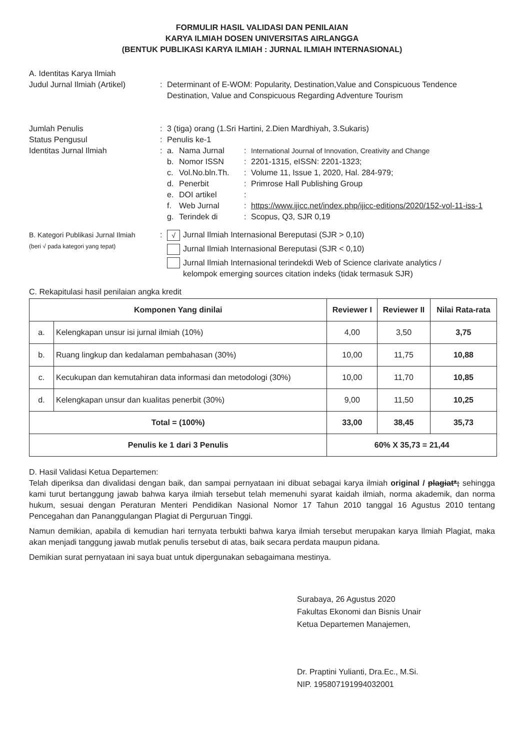FORMULIR HASIL VALIDASI DAN PENILAIAN
KARYA ILMIAH DOSEN UNIVERSITAS AIRLANGGA
(BENTUK PUBLIKASI KARYA ILMIAH : JURNAL ILMIAH INTERNASIONAL)
A. Identitas Karya Ilmiah
Judul Jurnal Ilmiah (Artikel)
: Determinant of E-WOM: Popularity, Destination,Value and Conspicuous Tendence Destination, Value and Conspicuous Regarding Adventure Tourism
Jumlah Penulis : 3 (tiga) orang (1.Sri Hartini, 2.Dien Mardhiyah, 3.Sukaris)
Status Pengusul : Penulis ke-1
Identitas Jurnal Ilmiah : a. Nama Jurnal : International Journal of Innovation, Creativity and Change
b. Nomor ISSN : 2201-1315, eISSN: 2201-1323;
c. Vol.No.bln.Th.
: Volume 11, Issue 1, 2020, Hal. 284-979;
d. Penerbit : Primrose Hall Publishing Group
e. DOI artikel :
f. Web Jurnal : https://www.ijicc.net/index.php/ijicc-editions/2020/152-vol-11-iss-1
g. Terindek di : Scopus, Q3, SJR 0,19
B. Kategori Publikasi Jurnal Ilmiah
(beri √ pada kategori yang tepat)
:
√ Jurnal Ilmiah Internasional Bereputasi (SJR > 0,10)
Jurnal Ilmiah Internasional Bereputasi (SJR < 0,10)
Jurnal Ilmiah Internasional terindekdi Web of Science clarivate analytics /
kelompok emerging sources citation indeks (tidak termasuk SJR)
C. Rekapitulasi hasil penilaian angka kredit
| Komponen Yang dinilai | | Reviewer I | Reviewer II | Nilai Rata-rata |
| --- | --- | --- | --- | --- |
| a. | Kelengkapan unsur isi jurnal ilmiah (10%) | 4,00 | 3,50 | 3,75 |
| b. | Ruang lingkup dan kedalaman pembahasan (30%) | 10,00 | 11,75 | 10,88 |
| c. | Kecukupan dan kemutahiran data informasi dan metodologi (30%) | 10,00 | 11,70 | 10,85 |
| d. | Kelengkapan unsur dan kualitas penerbit (30%) | 9,00 | 11,50 | 10,25 |
| Total = (100%) | | 33,00 | 38,45 | 35,73 |
| Penulis ke 1 dari 3 Penulis | | 60% X 35,73 = 21,44 | | |
D. Hasil Validasi Ketua Departemen:
Telah diperiksa dan divalidasi dengan baik, dan sampai pernyataan ini dibuat sebagai karya ilmiah original / plagiat*; sehingga kami turut bertanggung jawab bahwa karya ilmiah tersebut telah memenuhi syarat kaidah ilmiah, norma akademik, dan norma hukum, sesuai dengan Peraturan Menteri Pendidikan Nasional Nomor 17 Tahun 2010 tanggal 16 Agustus 2010 tentang Pencegahan dan Pananggulangan Plagiat di Perguruan Tinggi.
Namun demikian, apabila di kemudian hari ternyata terbukti bahwa karya ilmiah tersebut merupakan karya Ilmiah Plagiat, maka akan menjadi tanggung jawab mutlak penulis tersebut di atas, baik secara perdata maupun pidana.
Demikian surat pernyataan ini saya buat untuk dipergunakan sebagaimana mestinya.
Surabaya, 26 Agustus 2020
Fakultas Ekonomi dan Bisnis Unair
Ketua Departemen Manajemen,
Dr. Praptini Yulianti, Dra.Ec., M.Si.
NIP. 195807191994032001